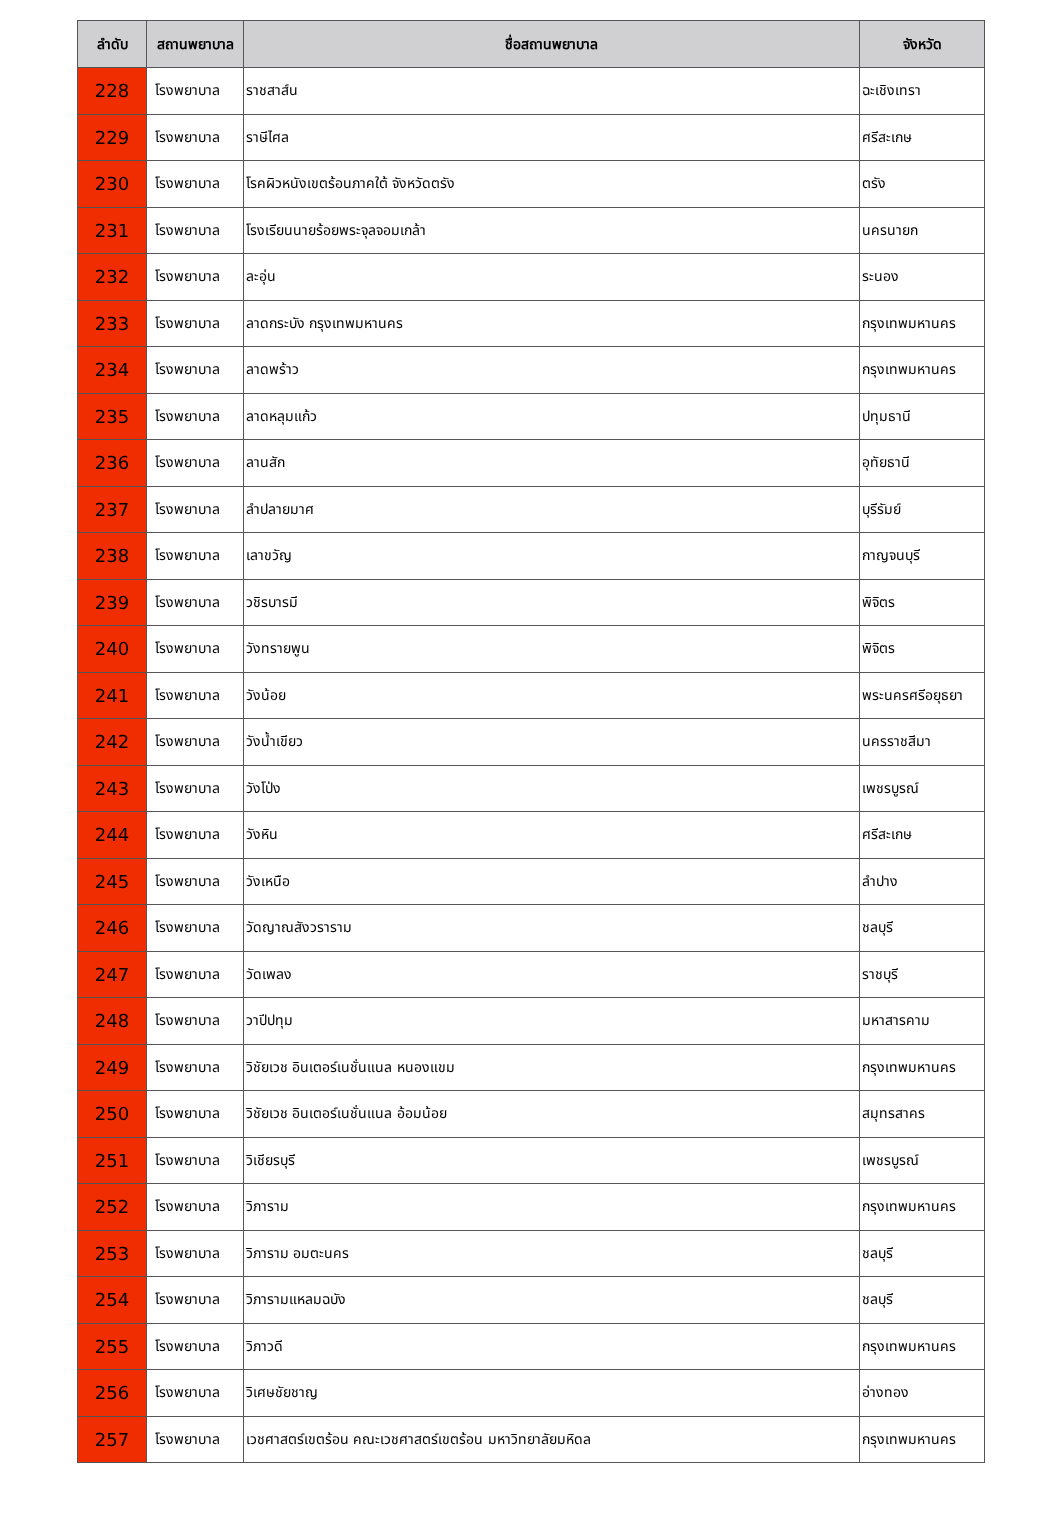| ลำดับ | สถานพยาบาล | ชื่อสถานพยาบาล | จังหวัด |
| --- | --- | --- | --- |
| 228 | โรงพยาบาล | ราชสาส์น | ฉะเชิงเทรา |
| 229 | โรงพยาบาล | ราษีไศล | ศรีสะเกษ |
| 230 | โรงพยาบาล | โรคผิวหนังเขตร้อนภาคใต้ จังหวัดตรัง | ตรัง |
| 231 | โรงพยาบาล | โรงเรียนนายร้อยพระจุลจอมเกล้า | นครนายก |
| 232 | โรงพยาบาล | ละอุ่น | ระนอง |
| 233 | โรงพยาบาล | ลาดกระบัง กรุงเทพมหานคร | กรุงเทพมหานคร |
| 234 | โรงพยาบาล | ลาดพร้าว | กรุงเทพมหานคร |
| 235 | โรงพยาบาล | ลาดหลุมแก้ว | ปทุมธานี |
| 236 | โรงพยาบาล | ลานสัก | อุทัยธานี |
| 237 | โรงพยาบาล | ลำปลายมาศ | บุรีรัมย์ |
| 238 | โรงพยาบาล | เลาขวัญ | กาญจนบุรี |
| 239 | โรงพยาบาล | วชิรบารมี | พิจิตร |
| 240 | โรงพยาบาล | วังทรายพูน | พิจิตร |
| 241 | โรงพยาบาล | วังน้อย | พระนครศรีอยุธยา |
| 242 | โรงพยาบาล | วังน้ำเขียว | นครราชสีมา |
| 243 | โรงพยาบาล | วังโป่ง | เพชรบูรณ์ |
| 244 | โรงพยาบาล | วังหิน | ศรีสะเกษ |
| 245 | โรงพยาบาล | วังเหนือ | ลำปาง |
| 246 | โรงพยาบาล | วัดญาณสังวราราม | ชลบุรี |
| 247 | โรงพยาบาล | วัดเพลง | ราชบุรี |
| 248 | โรงพยาบาล | วาปีปทุม | มหาสารคาม |
| 249 | โรงพยาบาล | วิชัยเวช อินเตอร์เนชั่นแนล หนองแขม | กรุงเทพมหานคร |
| 250 | โรงพยาบาล | วิชัยเวช อินเตอร์เนชั่นแนล อ้อมน้อย | สมุทรสาคร |
| 251 | โรงพยาบาล | วิเชียรบุรี | เพชรบูรณ์ |
| 252 | โรงพยาบาล | วิภาราม | กรุงเทพมหานคร |
| 253 | โรงพยาบาล | วิภาราม อมตะนคร | ชลบุรี |
| 254 | โรงพยาบาล | วิภารามแหลมฉบัง | ชลบุรี |
| 255 | โรงพยาบาล | วิภาวดี | กรุงเทพมหานคร |
| 256 | โรงพยาบาล | วิเศษชัยชาญ | อ่างทอง |
| 257 | โรงพยาบาล | เวชศาสตร์เขตร้อน คณะเวชศาสตร์เขตร้อน มหาวิทยาลัยมหิดล | กรุงเทพมหานคร |